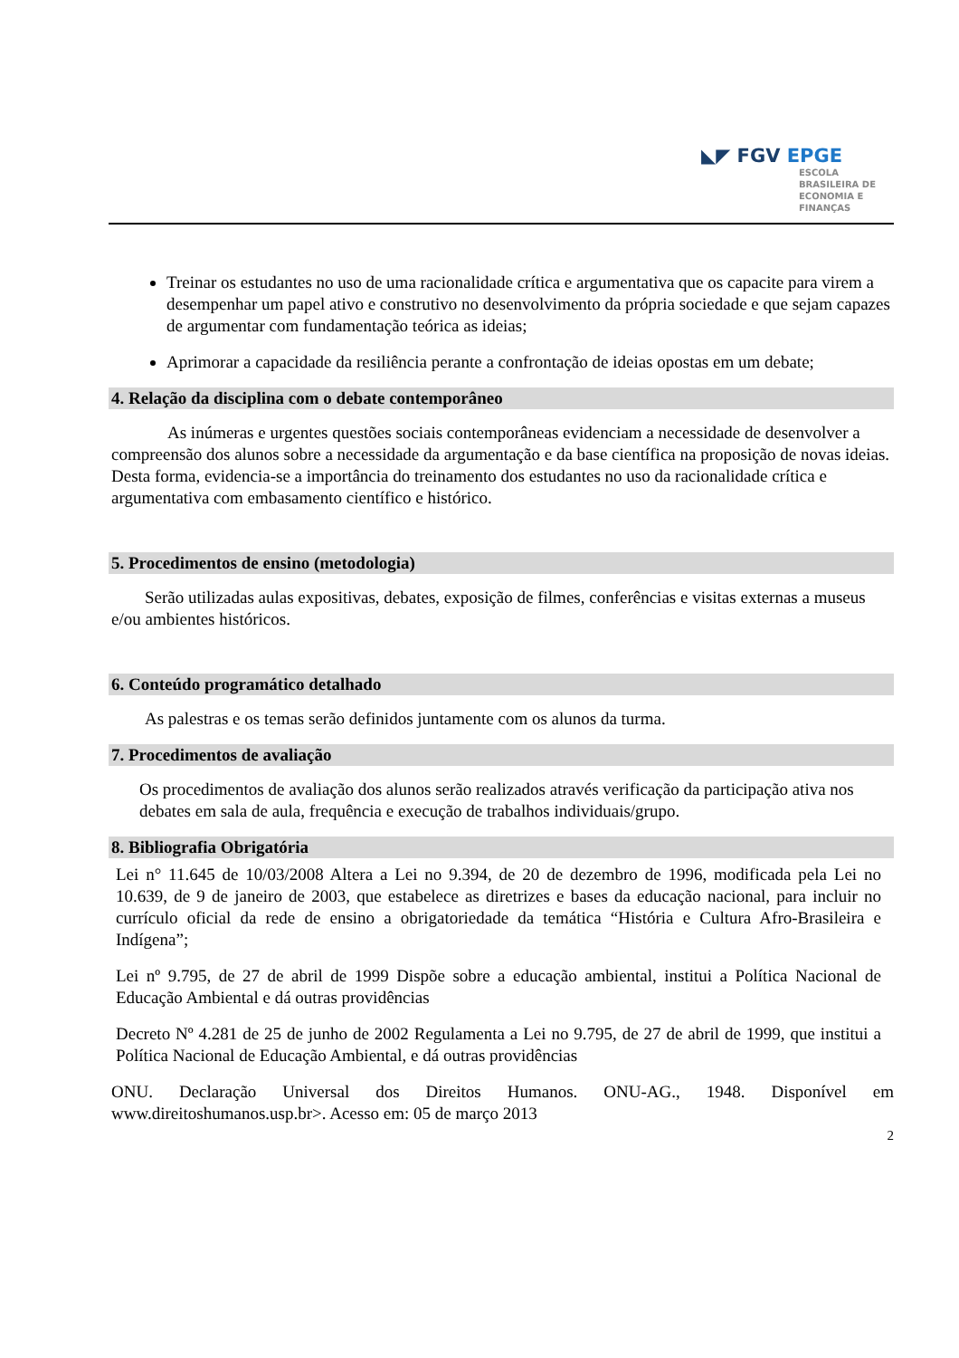◣◤ FGV EPGE
ESCOLA
BRASILEIRA DE
ECONOMIA E
FINANÇAS
Treinar os estudantes no uso de uma racionalidade crítica e argumentativa que os capacite para virem a desempenhar um papel ativo e construtivo no desenvolvimento da própria sociedade e que sejam capazes de argumentar com fundamentação teórica as ideias;
Aprimorar a capacidade da resiliência perante a confrontação de ideias opostas em um debate;
4. Relação da disciplina com o debate contemporâneo
As inúmeras e urgentes questões sociais contemporâneas evidenciam a necessidade de desenvolver a compreensão dos alunos sobre a necessidade da argumentação e da base científica na proposição de novas ideias. Desta forma, evidencia-se a importância do treinamento dos estudantes no uso da racionalidade crítica e argumentativa com embasamento científico e histórico.
5. Procedimentos de ensino (metodologia)
Serão utilizadas aulas expositivas, debates, exposição de filmes, conferências e visitas externas a museus e/ou ambientes históricos.
6. Conteúdo programático detalhado
As palestras e os temas serão definidos juntamente com os alunos da turma.
7. Procedimentos de avaliação
Os procedimentos de avaliação dos alunos serão realizados através verificação da participação ativa nos debates em sala de aula, frequência e execução de trabalhos individuais/grupo.
8. Bibliografia Obrigatória
Lei n° 11.645 de 10/03/2008 Altera a Lei no 9.394, de 20 de dezembro de 1996, modificada pela Lei no 10.639, de 9 de janeiro de 2003, que estabelece as diretrizes e bases da educação nacional, para incluir no currículo oficial da rede de ensino a obrigatoriedade da temática “História e Cultura Afro-Brasileira e Indígena”;
Lei nº 9.795, de 27 de abril de 1999 Dispõe sobre a educação ambiental, institui a Política Nacional de Educação Ambiental e dá outras providências
Decreto Nº 4.281 de 25 de junho de 2002 Regulamenta a Lei no 9.795, de 27 de abril de 1999, que institui a Política Nacional de Educação Ambiental, e dá outras providências
ONU. Declaração Universal dos Direitos Humanos. ONU-AG., 1948. Disponível em www.direitoshumanos.usp.br>. Acesso em: 05 de março 2013
2